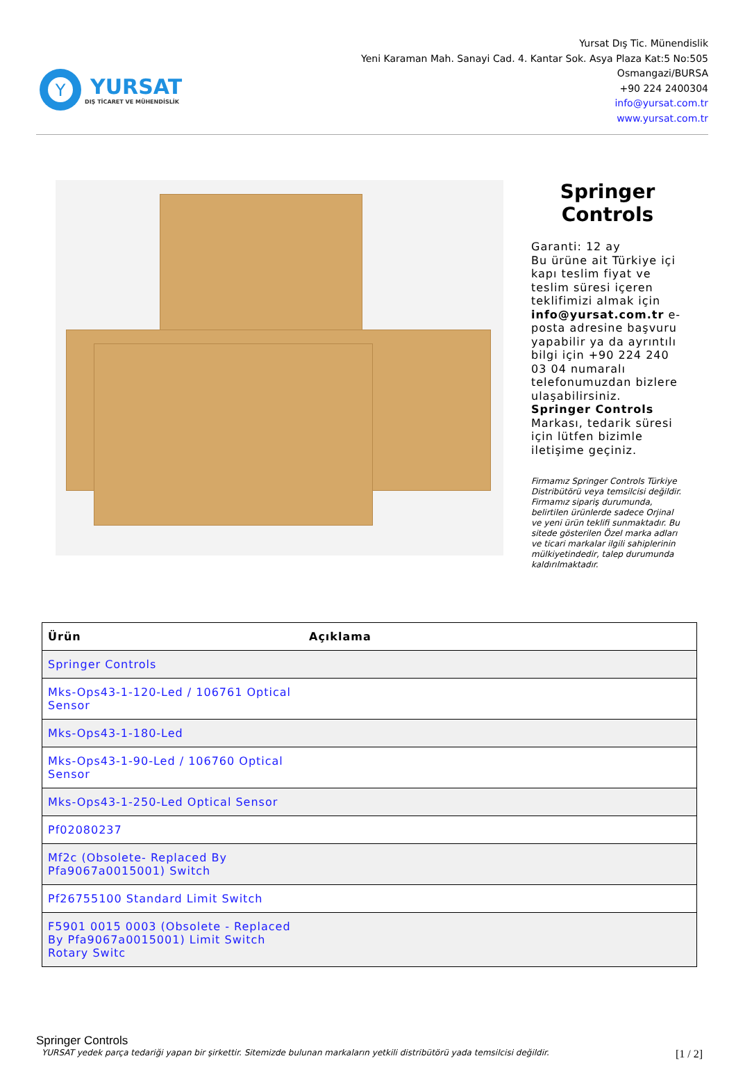Y
YURSAT
DIŞ TİCARET VE MÜHENDİSLİK
Yursat Dış Tic. Münendislik
Yeni Karaman Mah. Sanayi Cad. 4. Kantar Sok. Asya Plaza Kat:5 No:505
Osmangazi/BURSA
+90 224 2400304
info@yursat.com.tr
www.yursat.com.tr
Springer Controls
Garanti: 12 ay
Bu ürüne ait Türkiye içi kapı teslim fiyat ve teslim süresi içeren teklifimizi almak için info@yursat.com.tr e-posta adresine başvuru yapabilir ya da ayrıntılı bilgi için +90 224 240 03 04 numaralı telefonumuzdan bizlere ulaşabilirsiniz.
Springer Controls Markası, tedarik süresi için lütfen bizimle iletişime geçiniz.
Firmamız Springer Controls Türkiye Distribütörü veya temsilcisi değildir. Firmamız sipariş durumunda, belirtilen ürünlerde sadece Orjinal ve yeni ürün teklifi sunmaktadır. Bu sitede gösterilen Özel marka adları ve ticari markalar ilgili sahiplerinin mülkiyetindedir, talep durumunda kaldırılmaktadır.
| Ürün | Açıklama |
| --- | --- |
| Springer Controls | |
| Mks-Ops43-1-120-Led / 106761 Optical Sensor | |
| Mks-Ops43-1-180-Led | |
| Mks-Ops43-1-90-Led / 106760 Optical Sensor | |
| Mks-Ops43-1-250-Led Optical Sensor | |
| Pf02080237 | |
| Mf2c (Obsolete- Replaced By Pfa9067a0015001) Switch | |
| Pf26755100 Standard Limit Switch | |
| F5901 0015 0003 (Obsolete - Replaced By Pfa9067a0015001) Limit Switch Rotary Switc | |
Springer Controls
YURSAT yedek parça tedariği yapan bir şirkettir. Sitemizde bulunan markaların yetkili distribütörü yada temsilcisi değildir. [1 / 2]